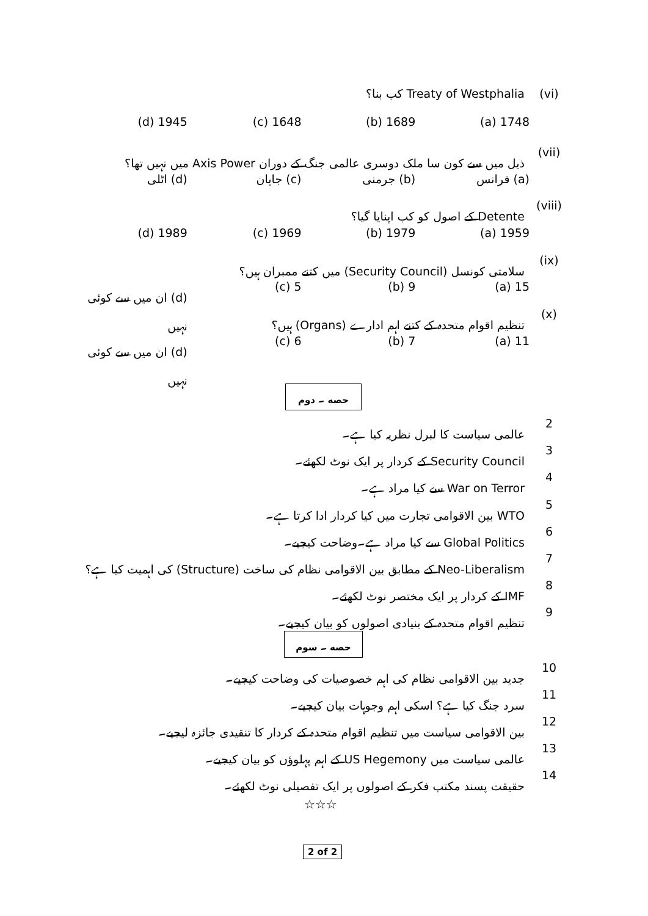(vi) Treaty of Westphalia کب بنا؟
1748 (a) 1689 (b) 1648 (c) 1945 (d)
(vii) ذیل میں سے کون سا ملک دوسری عالمی جنگ کے دوران Axis Power میں نہیں تھا؟
(a) فرانس (b) جرمنی (c) جاپان (d) اٹلی
(viii) Detente کے اصول کو کب اپنایا گیا؟
1959 (a) 1979 (b) 1969 (c) 1989 (d)
(ix) سلامتی کونسل (Security Council) میں کتنے ممبران ہیں؟
15 (a) 9 (b) 5 (c) (d) ان میں سے کوئی نہیں
(x) تنظیم اقوام متحدہ کے کتنے اہم ادارے (Organs) ہیں؟
11 (a) 7 (b) 6 (c) (d) ان میں سے کوئی نہیں
حصه ۔ دوم
2 عالمی سیاست کا لبرل نظریہ کیا ہے۔
3 Security Council کے کردار پر ایک نوٹ لکھئے۔
4 War on Terror سے کیا مراد ہے۔
5 WTO بین الاقوامی تجارت میں کیا کردار ادا کرتا ہے۔
6 Global Politics سے کیا مراد ہے۔وضاحت کیجیے۔
7 Neo-Liberalism کے مطابق بین الاقوامی نظام کی ساخت (Structure) کی اہمیت کیا ہے؟
8 IMF کے کردار پر ایک مختصر نوٹ لکھئے۔
9 تنظیم اقوام متحدہ کے بنیادی اصولوں کو بیان کیجیے۔
حصه ۔ سوم
10 جدید بین الاقوامی نظام کی اہم خصوصیات کی وضاحت کیجیے۔
11 سرد جنگ کیا ہے؟ اسکی اہم وجوہات بیان کیجیے۔
12 بین الاقوامی سیاست میں تنظیم اقوام متحدہ کے کردار کا تنقیدی جائزہ لیجیے۔
13 عالمی سیاست میں US Hegemony کے اہم پہلوؤں کو بیان کیجیے۔
14 حقیقت پسند مکتب فکر کے اصولوں پر ایک تفصیلی نوٹ لکھئے۔
☆☆☆
2 of 2